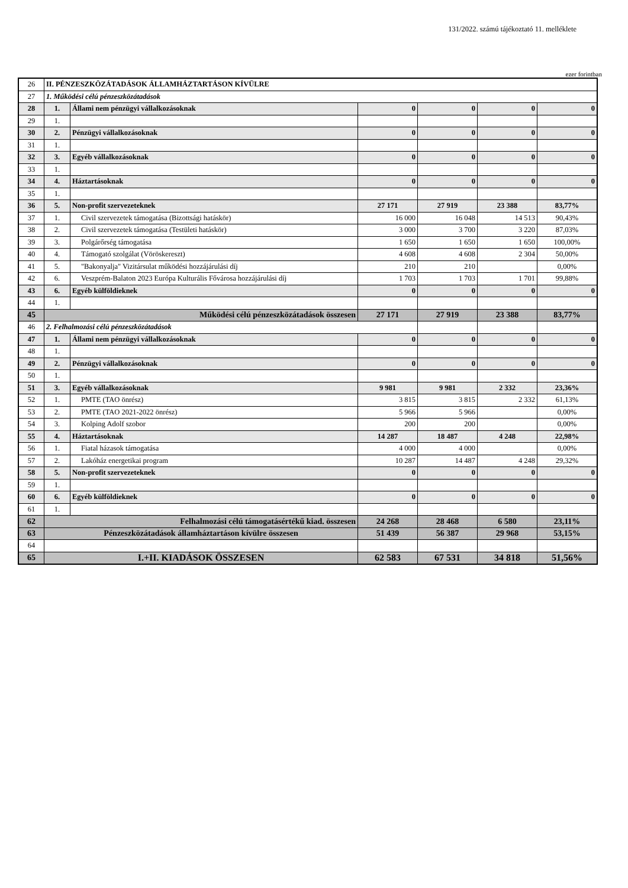131/2022. számú tájékoztató 11. melléklete
ezer forintban
| 26 | II. PÉNZESZKÖZÁTADÁSOK ÁLLAMHÁZTARTÁSON KÍVÜLRE | | | | | |
| 27 | 1. Működési célú pénzeszközátadások | | | | | |
| 28 | 1. | Állami nem pénzügyi vállalkozásoknak | 0 | 0 | 0 | 0 |
| 29 | 1. | | | | | |
| 30 | 2. | Pénzügyi vállalkozásoknak | 0 | 0 | 0 | 0 |
| 31 | 1. | | | | | |
| 32 | 3. | Egyéb vállalkozásoknak | 0 | 0 | 0 | 0 |
| 33 | 1. | | | | | |
| 34 | 4. | Háztartásoknak | 0 | 0 | 0 | 0 |
| 35 | 1. | | | | | |
| 36 | 5. | Non-profit szervezeteknek | 27 171 | 27 919 | 23 388 | 83,77% |
| 37 | 1. | Civil szervezetek támogatása (Bizottsági hatáskör) | 16 000 | 16 048 | 14 513 | 90,43% |
| 38 | 2. | Civil szervezetek támogatása (Testületi hatáskör) | 3 000 | 3 700 | 3 220 | 87,03% |
| 39 | 3. | Polgárőrség támogatása | 1 650 | 1 650 | 1 650 | 100,00% |
| 40 | 4. | Támogató szolgálat (Vöröskereszt) | 4 608 | 4 608 | 2 304 | 50,00% |
| 41 | 5. | "Bakonyalja" Vizitársulat működési hozzájárulási díj | 210 | 210 | | 0,00% |
| 42 | 6. | Veszprém-Balaton 2023 Európa Kulturális Fővárosa hozzájárulási díj | 1 703 | 1 703 | 1 701 | 99,88% |
| 43 | 6. | Egyéb külföldieknek | 0 | 0 | 0 | 0 |
| 44 | 1. | | | | | |
| 45 | Működési célú pénzeszközátadások összesen | | 27 171 | 27 919 | 23 388 | 83,77% |
| 46 | 2. Felhalmozási célú pénzeszközátadások | | | | | |
| 47 | 1. | Állami nem pénzügyi vállalkozásoknak | 0 | 0 | 0 | 0 |
| 48 | 1. | | | | | |
| 49 | 2. | Pénzügyi vállalkozásoknak | 0 | 0 | 0 | 0 |
| 50 | 1. | | | | | |
| 51 | 3. | Egyéb vállalkozásoknak | 9 981 | 9 981 | 2 332 | 23,36% |
| 52 | 1. | PMTE (TAO önrész) | 3 815 | 3 815 | 2 332 | 61,13% |
| 53 | 2. | PMTE (TAO 2021-2022 önrész) | 5 966 | 5 966 | | 0,00% |
| 54 | 3. | Kolping Adolf szobor | 200 | 200 | | 0,00% |
| 55 | 4. | Háztartásoknak | 14 287 | 18 487 | 4 248 | 22,98% |
| 56 | 1. | Fiatal házasok támogatása | 4 000 | 4 000 | | 0,00% |
| 57 | 2. | Lakóház energetikai program | 10 287 | 14 487 | 4 248 | 29,32% |
| 58 | 5. | Non-profit szervezeteknek | 0 | 0 | 0 | 0 |
| 59 | 1. | | | | | |
| 60 | 6. | Egyéb külföldieknek | 0 | 0 | 0 | 0 |
| 61 | 1. | | | | | |
| 62 | Felhalmozási célú támogatásértékű kiad. összesen | | 24 268 | 28 468 | 6 580 | 23,11% |
| 63 | Pénzeszközátadások államháztartáson kívülre összesen | | 51 439 | 56 387 | 29 968 | 53,15% |
| 64 | | | | | | |
| 65 | I.+II. KIADÁSOK ÖSSZESEN | | 62 583 | 67 531 | 34 818 | 51,56% |